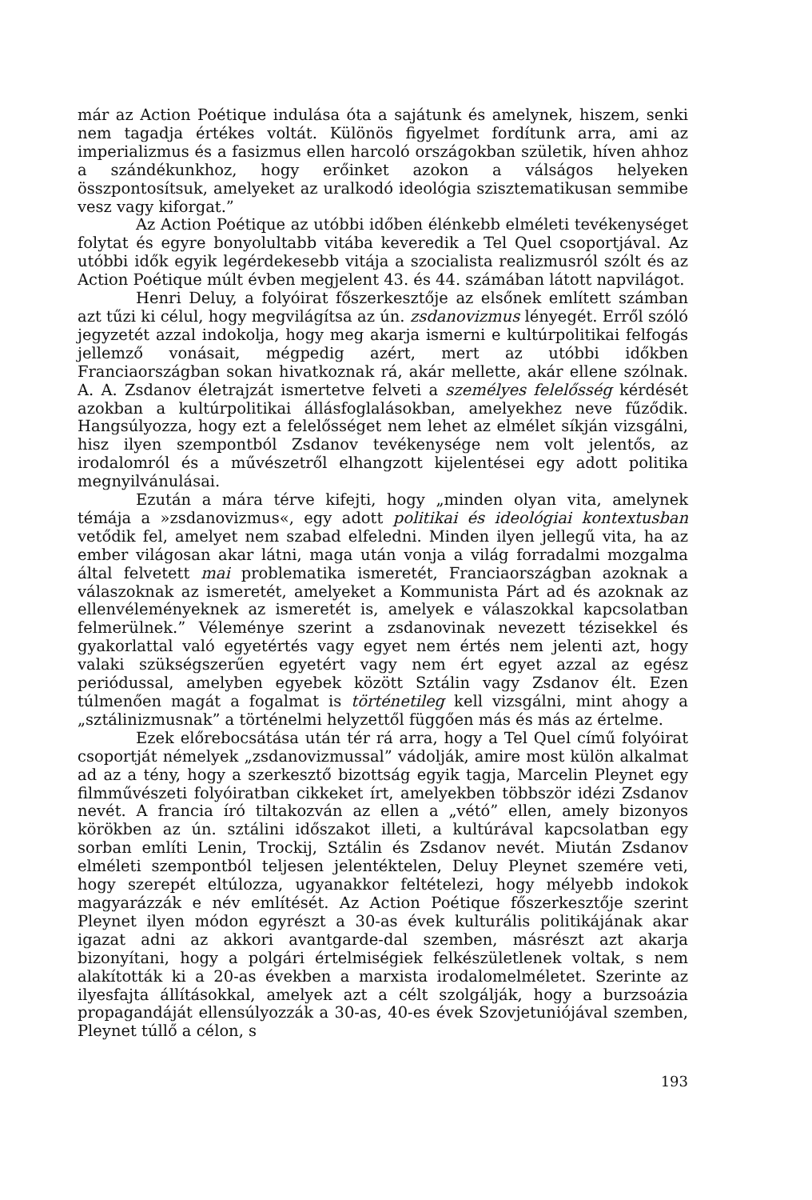már az Action Poétique indulása óta a sajátunk és amelynek, hiszem, senki nem tagadja értékes voltát. Különös figyelmet fordítunk arra, ami az imperializmus és a fasizmus ellen harcoló országokban születik, híven ahhoz a szándékunkhoz, hogy erőinket azokon a válságos helyeken összpontosítsuk, amelyeket az uralkodó ideológia szisztematikusan semmibe vesz vagy kiforgat.”
Az Action Poétique az utóbbi időben élénkebb elméleti tevékenységet folytat és egyre bonyolultabb vitába keveredik a Tel Quel csoportjával. Az utóbbi idők egyik legérdekesebb vitája a szocialista realizmusról szólt és az Action Poétique múlt évben megjelent 43. és 44. számában látott napvilágot.
Henri Deluy, a folyóirat főszerkesztője az elsőnek említett számban azt tűzi ki célul, hogy megvilágítsa az ún. zsdanovizmus lényegét. Erről szóló jegyzetét azzal indokolja, hogy meg akarja ismerni e kultúrpolitikai felfogás jellemző vonásait, mégpedig azért, mert az utóbbi időkben Franciaországban sokan hivatkoznak rá, akár mellette, akár ellene szólnak. A. A. Zsdanov életrajzát ismertetve felveti a személyes felelősség kérdését azokban a kultúrpolitikai állásfoglalásokban, amelyekhez neve fűződik. Hangsúlyozza, hogy ezt a felelősséget nem lehet az elmélet síkján vizsgálni, hisz ilyen szempontból Zsdanov tevékenysége nem volt jelentős, az irodalomról és a művészetről elhangzott kijelentései egy adott politika megnyilvánulásai.
Ezután a mára térve kifejti, hogy „minden olyan vita, amelynek témája a »zsdanovizmus«, egy adott politikai és ideológiai kontextusban vetődik fel, amelyet nem szabad elfeledni. Minden ilyen jellegű vita, ha az ember világosan akar látni, maga után vonja a világ forradalmi mozgalma által felvetett mai problematika ismeretét, Franciaországban azoknak a válaszoknak az ismeretét, amelyeket a Kommunista Párt ad és azoknak az ellenvéleményeknek az ismeretét is, amelyek e válaszokkal kapcsolatban felmerülnek.” Véleménye szerint a zsdanovinak nevezett tézisekkel és gyakorlattal való egyetértés vagy egyet nem értés nem jelenti azt, hogy valaki szükségszerűen egyetért vagy nem ért egyet azzal az egész periódussal, amelyben egyebek között Sztálin vagy Zsdanov élt. Ezen túlmenően magát a fogalmat is történetileg kell vizsgálni, mint ahogy a „sztálinizmusnak” a történelmi helyzettől függően más és más az értelme.
Ezek előrebocsátása után tér rá arra, hogy a Tel Quel című folyóirat csoportját némelyek „zsdanovizmussal” vádolják, amire most külön alkalmat ad az a tény, hogy a szerkesztő bizottság egyik tagja, Marcelin Pleynet egy filmművészeti folyóiratban cikkeket írt, amelyekben többször idézi Zsdanov nevét. A francia író tiltakozván az ellen a „vétó” ellen, amely bizonyos körökben az ún. sztálini időszakot illeti, a kultúrával kapcsolatban egy sorban említi Lenin, Trockij, Sztálin és Zsdanov nevét. Miután Zsdanov elméleti szempontból teljesen jelentéktelen, Deluy Pleynet szemére veti, hogy szerepét eltúlozza, ugyanakkor feltételezi, hogy mélyebb indokok magyarázzák e név említését. Az Action Poétique főszerkesztője szerint Pleynet ilyen módon egyrészt a 30-as évek kulturális politikájának akar igazat adni az akkori avantgarde-dal szemben, másrészt azt akarja bizonyítani, hogy a polgári értelmiségiek felkészületlenek voltak, s nem alakították ki a 20-as években a marxista irodalomelméletet. Szerinte az ilyesfajta állításokkal, amelyek azt a célt szolgálják, hogy a burzsoázia propagandáját ellensúlyozzák a 30-as, 40-es évek Szovjetuniójával szemben, Pleynet túllő a célon, s
193